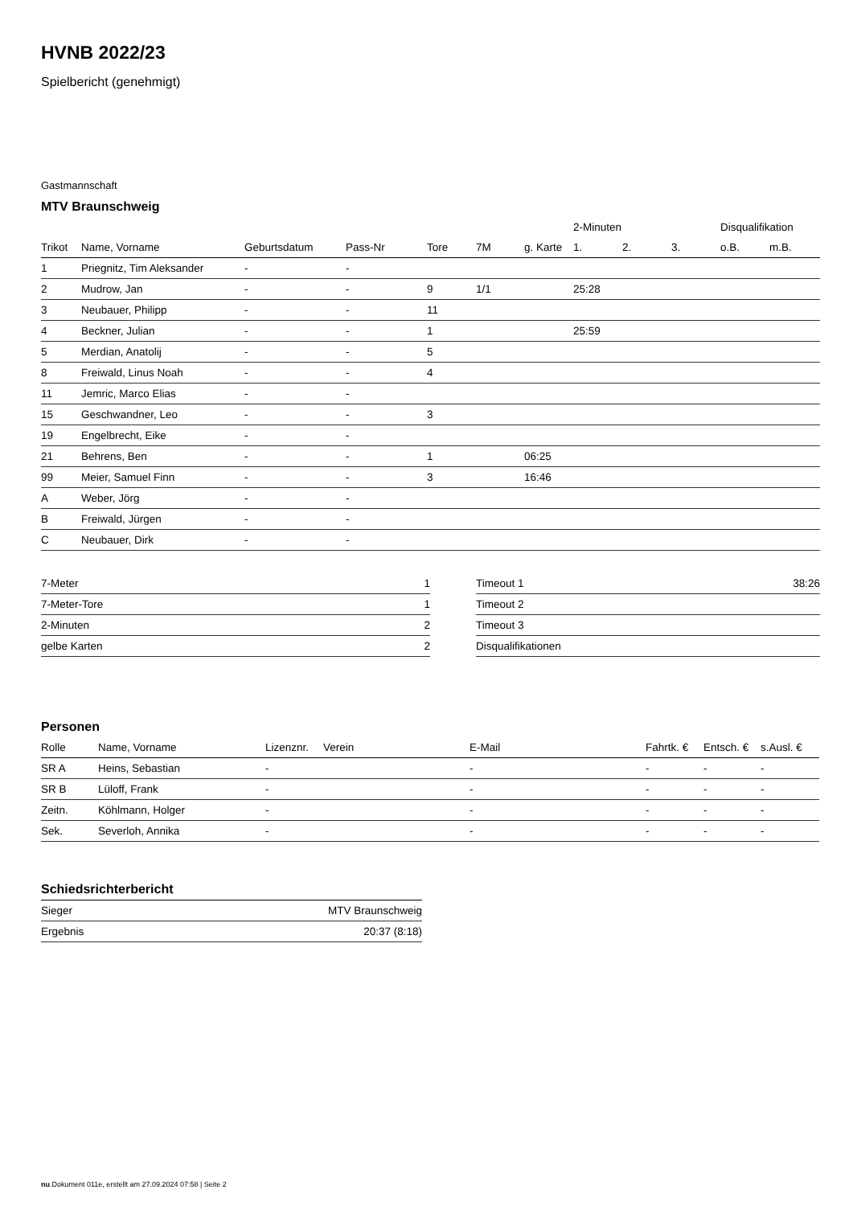HVNB 2022/23
Spielbericht (genehmigt)
Gastmannschaft
MTV Braunschweig
| | | | | | | | 2-Minuten | | | Disqualifikation | |
| --- | --- | --- | --- | --- | --- | --- | --- | --- | --- | --- | --- |
| Trikot | Name, Vorname | Geburtsdatum | Pass-Nr | Tore | 7M | g. Karte | 1. | 2. | 3. | o.B. | m.B. |
| 1 | Priegnitz, Tim Aleksander | - | - | | | | | | | | |
| 2 | Mudrow, Jan | - | - | 9 | 1/1 | | 25:28 | | | | |
| 3 | Neubauer, Philipp | - | - | 11 | | | | | | | |
| 4 | Beckner, Julian | - | - | 1 | | | 25:59 | | | | |
| 5 | Merdian, Anatolij | - | - | 5 | | | | | | | |
| 8 | Freiwald, Linus Noah | - | - | 4 | | | | | | | |
| 11 | Jemric, Marco Elias | - | - | | | | | | | | |
| 15 | Geschwandner, Leo | - | - | 3 | | | | | | | |
| 19 | Engelbrecht, Eike | - | - | | | | | | | | |
| 21 | Behrens, Ben | - | - | 1 | | 06:25 | | | | | |
| 99 | Meier, Samuel Finn | - | - | 3 | | 16:46 | | | | | |
| A | Weber, Jörg | - | - | | | | | | | | |
| B | Freiwald, Jürgen | - | - | | | | | | | | |
| C | Neubauer, Dirk | - | - | | | | | | | | |
| 7-Meter | 1 |
| 7-Meter-Tore | 1 |
| 2-Minuten | 2 |
| gelbe Karten | 2 |
| Timeout 1 | 38:26 |
| Timeout 2 | |
| Timeout 3 | |
| Disqualifikationen | |
Personen
| Rolle | Name, Vorname | Lizenznr. | Verein | E-Mail | Fahrtk. € | Entsch. € | s.Ausl. € |
| --- | --- | --- | --- | --- | --- | --- | --- |
| SR A | Heins, Sebastian | - | | - | - | - | - |
| SR B | Lüloff, Frank | - | | - | - | - | - |
| Zeitn. | Köhlmann, Holger | - | | - | - | - | - |
| Sek. | Severloh, Annika | - | | - | - | - | - |
Schiedsrichterbericht
| Sieger | MTV Braunschweig |
| Ergebnis | 20:37 (8:18) |
nu.Dokument 011e, erstellt am 27.09.2024 07:58 | Seite 2